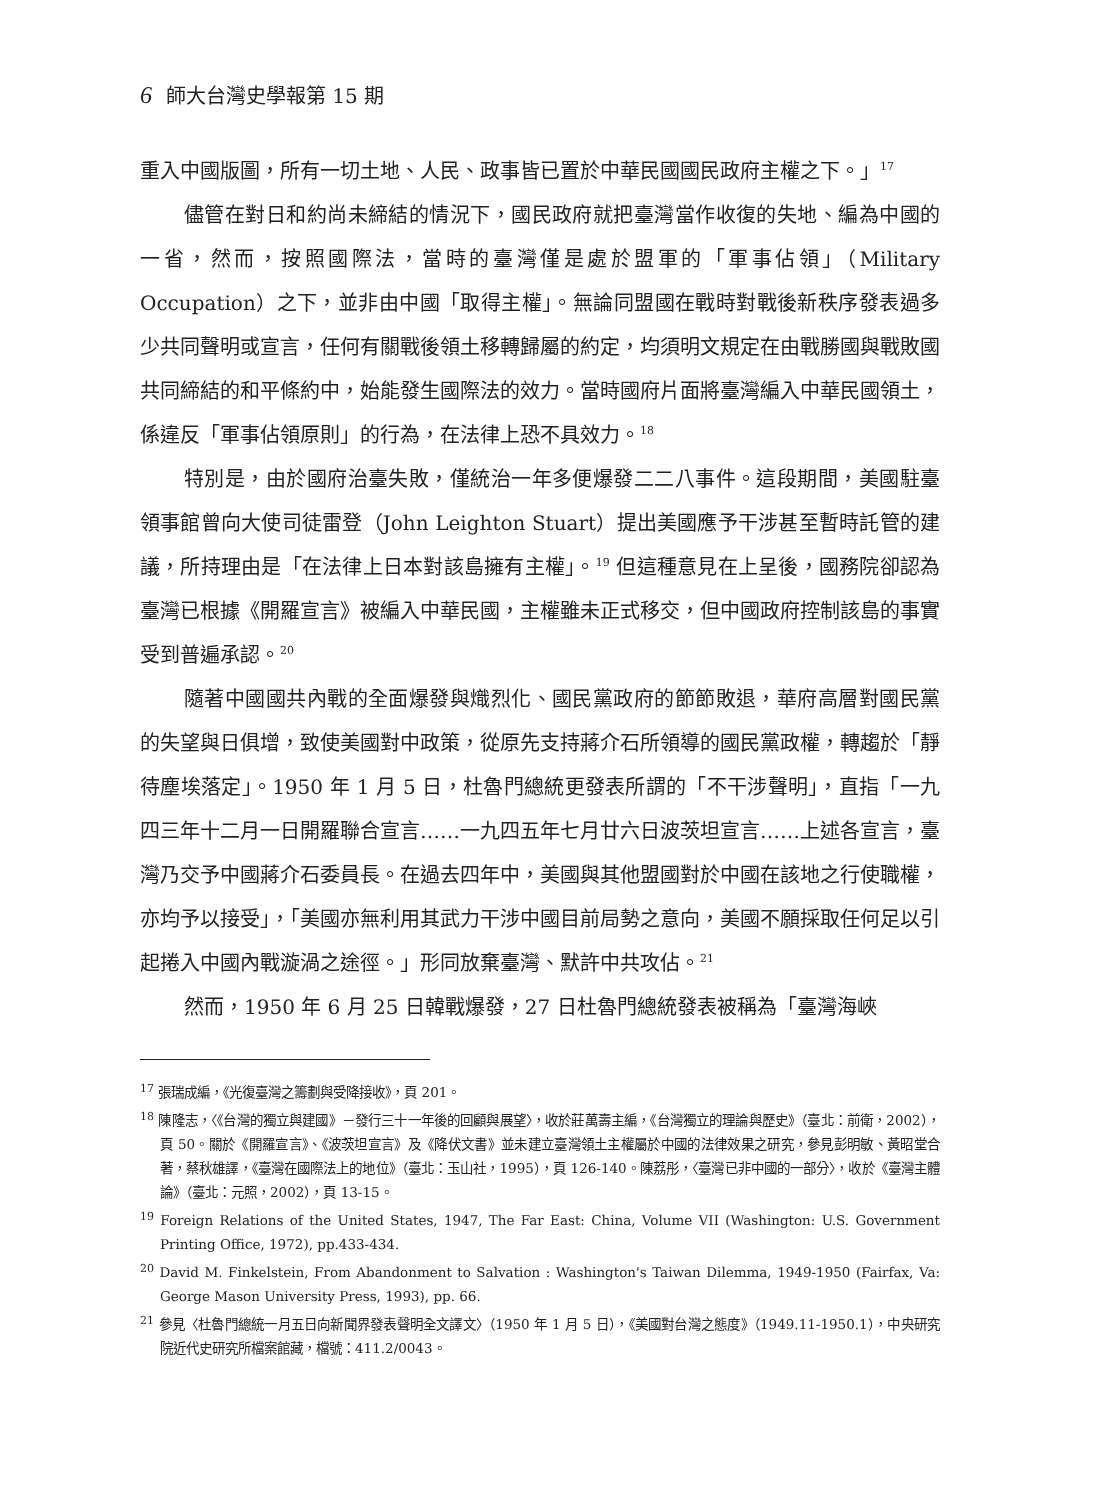6 師大台灣史學報第 15 期
重入中國版圖，所有一切土地、人民、政事皆已置於中華民國國民政府主權之下。」<sup>17</sup>
儘管在對日和約尚未締結的情況下，國民政府就把臺灣當作收復的失地、編為中國的一省，然而，按照國際法，當時的臺灣僅是處於盟軍的「軍事佔領」（Military Occupation）之下，並非由中國「取得主權」。無論同盟國在戰時對戰後新秩序發表過多少共同聲明或宣言，任何有關戰後領土移轉歸屬的約定，均須明文規定在由戰勝國與戰敗國共同締結的和平條約中，始能發生國際法的效力。當時國府片面將臺灣編入中華民國領土，係違反「軍事佔領原則」的行為，在法律上恐不具效力。<sup>18</sup>
特別是，由於國府治臺失敗，僅統治一年多便爆發二二八事件。這段期間，美國駐臺領事館曾向大使司徒雷登（John Leighton Stuart）提出美國應予干涉甚至暫時託管的建議，所持理由是「在法律上日本對該島擁有主權」。<sup>19</sup> 但這種意見在上呈後，國務院卻認為臺灣已根據《開羅宣言》被編入中華民國，主權雖未正式移交，但中國政府控制該島的事實受到普遍承認。<sup>20</sup>
隨著中國國共內戰的全面爆發與熾烈化、國民黨政府的節節敗退，華府高層對國民黨的失望與日俱增，致使美國對中政策，從原先支持蔣介石所領導的國民黨政權，轉趨於「靜待塵埃落定」。1950 年 1 月 5 日，杜魯門總統更發表所謂的「不干涉聲明」，直指「一九四三年十二月一日開羅聯合宣言……一九四五年七月廿六日波茨坦宣言……上述各宣言，臺灣乃交予中國蔣介石委員長。在過去四年中，美國與其他盟國對於中國在該地之行使職權，亦均予以接受」，「美國亦無利用其武力干涉中國目前局勢之意向，美國不願採取任何足以引起捲入中國內戰漩渦之途徑。」形同放棄臺灣、默許中共攻佔。<sup>21</sup>
然而，1950 年 6 月 25 日韓戰爆發，27 日杜魯門總統發表被稱為「臺灣海峽
<sup>17</sup> 張瑞成編，《光復臺灣之籌劃與受降接收》，頁 201。
<sup>18</sup> 陳隆志，〈《台灣的獨立與建國》－發行三十一年後的回顧與展望〉，收於莊萬壽主編，《台灣獨立的理論與歷史》（臺北：前衛，2002），頁 50。關於《開羅宣言》、《波茨坦宣言》及《降伏文書》並未建立臺灣領土主權屬於中國的法律效果之研究，參見彭明敏、黃昭堂合著，蔡秋雄譯，《臺灣在國際法上的地位》（臺北：玉山社，1995），頁 126-140。陳荔彤，〈臺灣已非中國的一部分〉，收於《臺灣主體論》（臺北：元照，2002），頁 13-15。
<sup>19</sup> Foreign Relations of the United States, 1947, The Far East: China, Volume VII (Washington: U.S. Government Printing Office, 1972), pp.433-434.
<sup>20</sup> David M. Finkelstein, From Abandonment to Salvation : Washington's Taiwan Dilemma, 1949-1950 (Fairfax, Va: George Mason University Press, 1993), pp. 66.
<sup>21</sup> 參見〈杜魯門總統一月五日向新聞界發表聲明全文譯文〉（1950 年 1 月 5 日），《美國對台灣之態度》（1949.11-1950.1），中央研究院近代史研究所檔案館藏，檔號：411.2/0043。